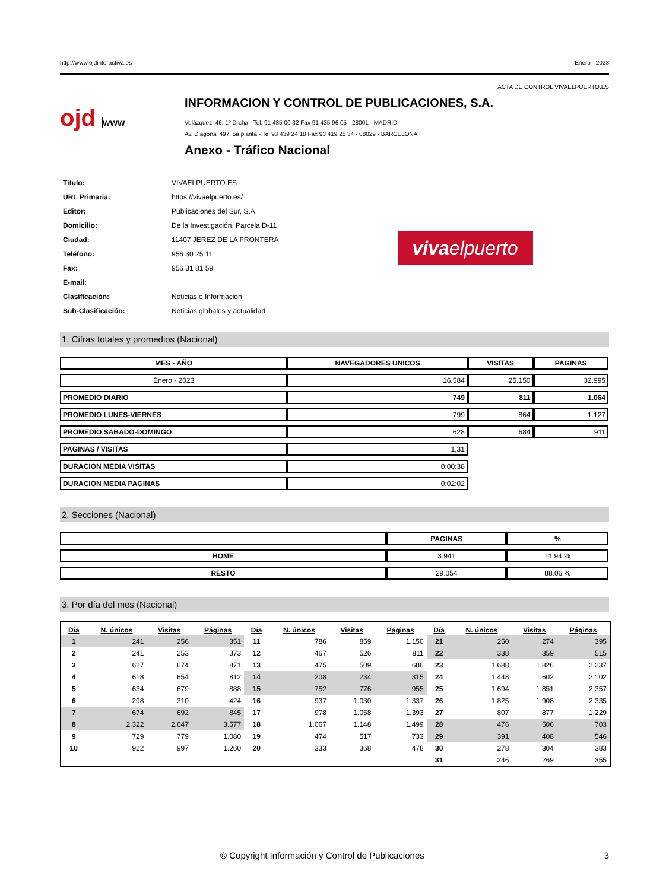http://www.ojdinteractiva.es Enero - 2023
ACTA DE CONTROL VIVAELPUERTO.ES
ojd www
INFORMACION Y CONTROL DE PUBLICACIONES, S.A.
Velázquez, 46, 1º Drcha - Tel. 91 435 00 32 Fax 91 435 96 05 - 28001 - MADRID
Av. Diagonal 497, 5a planta - Tel 93 439 24 18 Fax 93 419 25 34 - 08029 - BARCELONA
Anexo - Tráfico Nacional
| Título: | VIVAELPUERTO.ES |
| URL Primaria: | https://vivaelpuerto.es/ |
| Editor: | Publicaciones del Sur, S.A. |
| Domicilio: | De la Investigación, Parcela D-11 |
| Ciudad: | 11407 JEREZ DE LA FRONTERA |
| Teléfono: | 956 30 25 11 |
| Fax: | 956 31 81 59 |
| E-mail: | |
| Clasificación: | Noticias e Información |
| Sub-Clasificación: | Noticias globales y actualidad |
vivaelpuerto
1. Cifras totales y promedios (Nacional)
| MES - AÑO | NAVEGADORES UNICOS | VISITAS | PAGINAS |
| --- | --- | --- | --- |
| Enero - 2023 | 16.584 | 25.150 | 32.995 |
| PROMEDIO DIARIO | 749 | 811 | 1.064 |
| PROMEDIO LUNES-VIERNES | 799 | 864 | 1.127 |
| PROMEDIO SABADO-DOMINGO | 628 | 684 | 911 |
| PAGINAS / VISITAS | 1,31 | | |
| DURACION MEDIA VISITAS | 0:00:38 | | |
| DURACION MEDIA PAGINAS | 0:02:02 | | |
2. Secciones (Nacional)
| | PAGINAS | % |
| --- | --- | --- |
| HOME | 3.941 | 11.94 % |
| RESTO | 29.054 | 88.06 % |
3. Por día del mes (Nacional)
| Día | N. únicos | Visitas | Páginas | Día | N. únicos | Visitas | Páginas | Día | N. únicos | Visitas | Páginas |
| --- | --- | --- | --- | --- | --- | --- | --- | --- | --- | --- | --- |
| 1 | 241 | 256 | 351 | 11 | 786 | 859 | 1.150 | 21 | 250 | 274 | 395 |
| 2 | 241 | 253 | 373 | 12 | 467 | 526 | 811 | 22 | 338 | 359 | 515 |
| 3 | 627 | 674 | 871 | 13 | 475 | 509 | 686 | 23 | 1.688 | 1.826 | 2.237 |
| 4 | 618 | 654 | 812 | 14 | 208 | 234 | 315 | 24 | 1.448 | 1.602 | 2.102 |
| 5 | 634 | 679 | 888 | 15 | 752 | 776 | 955 | 25 | 1.694 | 1.851 | 2.357 |
| 6 | 298 | 310 | 424 | 16 | 937 | 1.030 | 1.337 | 26 | 1.825 | 1.908 | 2.335 |
| 7 | 674 | 692 | 845 | 17 | 978 | 1.058 | 1.393 | 27 | 807 | 877 | 1.229 |
| 8 | 2.322 | 2.647 | 3.577 | 18 | 1.067 | 1.148 | 1.499 | 28 | 476 | 506 | 703 |
| 9 | 729 | 779 | 1.080 | 19 | 474 | 517 | 733 | 29 | 391 | 408 | 546 |
| 10 | 922 | 997 | 1.260 | 20 | 333 | 368 | 478 | 30 | 278 | 304 | 383 |
| | | | | | | | | 31 | 246 | 269 | 355 |
© Copyright Información y Control de Publicaciones 3